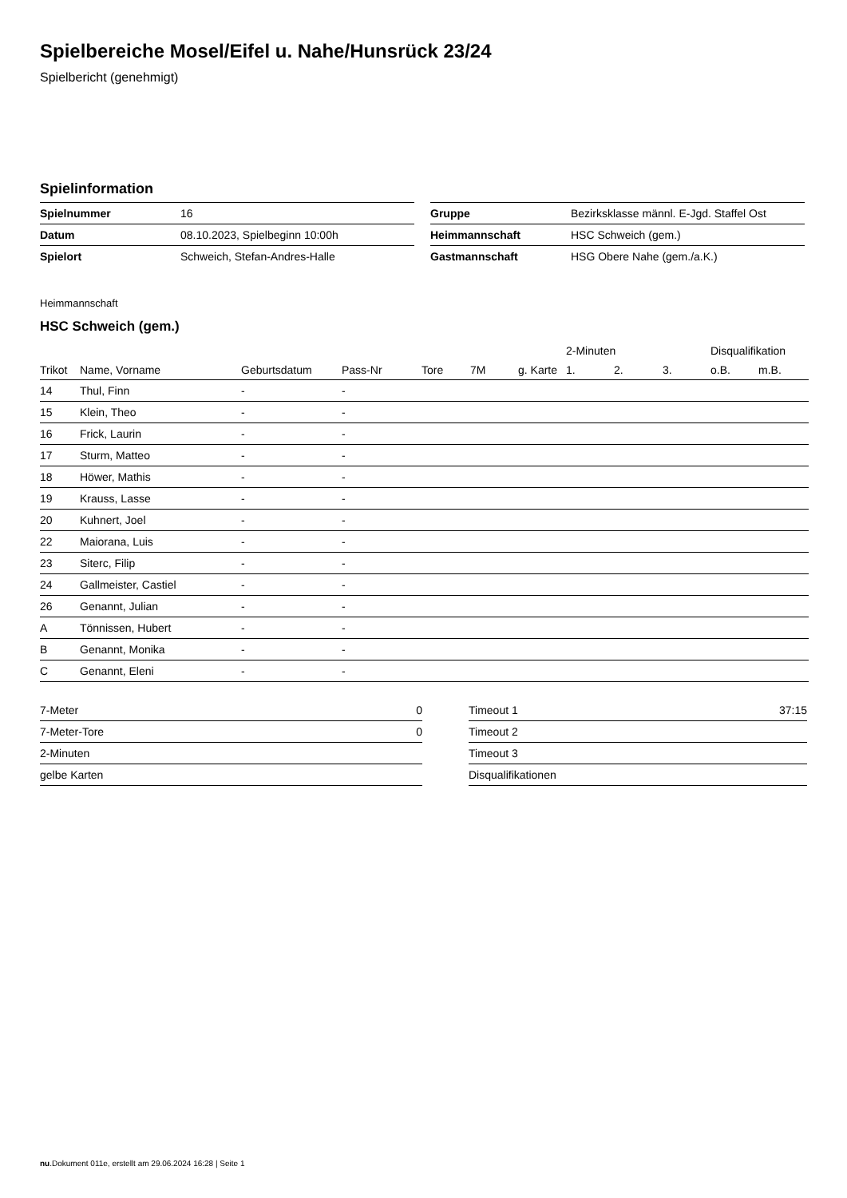Spielbereiche Mosel/Eifel u. Nahe/Hunsrück 23/24
Spielbericht (genehmigt)
Spielinformation
| Spielnummer | 16 |
| Datum | 08.10.2023, Spielbeginn 10:00h |
| Spielort | Schweich, Stefan-Andres-Halle |
| Gruppe | Bezirksklasse männl. E-Jgd. Staffel Ost |
| Heimmannschaft | HSC Schweich (gem.) |
| Gastmannschaft | HSG Obere Nahe (gem./a.K.) |
Heimmannschaft
HSC Schweich (gem.)
| | | | | | | | | 2-Minuten | | | Disqualifikation | |
| --- | --- | --- | --- | --- | --- | --- | --- | --- | --- | --- | --- | --- |
| Trikot | Name, Vorname | Geburtsdatum | Pass-Nr | Tore | 7M | g. Karte | | 1. | 2. | 3. | o.B. | m.B. |
| 14 | Thul, Finn | - | - | | | | | | | | | |
| 15 | Klein, Theo | - | - | | | | | | | | | |
| 16 | Frick, Laurin | - | - | | | | | | | | | |
| 17 | Sturm, Matteo | - | - | | | | | | | | | |
| 18 | Höwer, Mathis | - | - | | | | | | | | | |
| 19 | Krauss, Lasse | - | - | | | | | | | | | |
| 20 | Kuhnert, Joel | - | - | | | | | | | | | |
| 22 | Maiorana, Luis | - | - | | | | | | | | | |
| 23 | Siterc, Filip | - | - | | | | | | | | | |
| 24 | Gallmeister, Castiel | - | - | | | | | | | | | |
| 26 | Genannt, Julian | - | - | | | | | | | | | |
| A | Tönnissen, Hubert | - | - | | | | | | | | | |
| B | Genannt, Monika | - | - | | | | | | | | | |
| C | Genannt, Eleni | - | - | | | | | | | | | |
| 7-Meter | 0 |
| 7-Meter-Tore | 0 |
| 2-Minuten | |
| gelbe Karten | |
| Timeout 1 | 37:15 |
| Timeout 2 | |
| Timeout 3 | |
| Disqualifikationen | |
nu.Dokument 011e, erstellt am 29.06.2024 16:28 | Seite 1